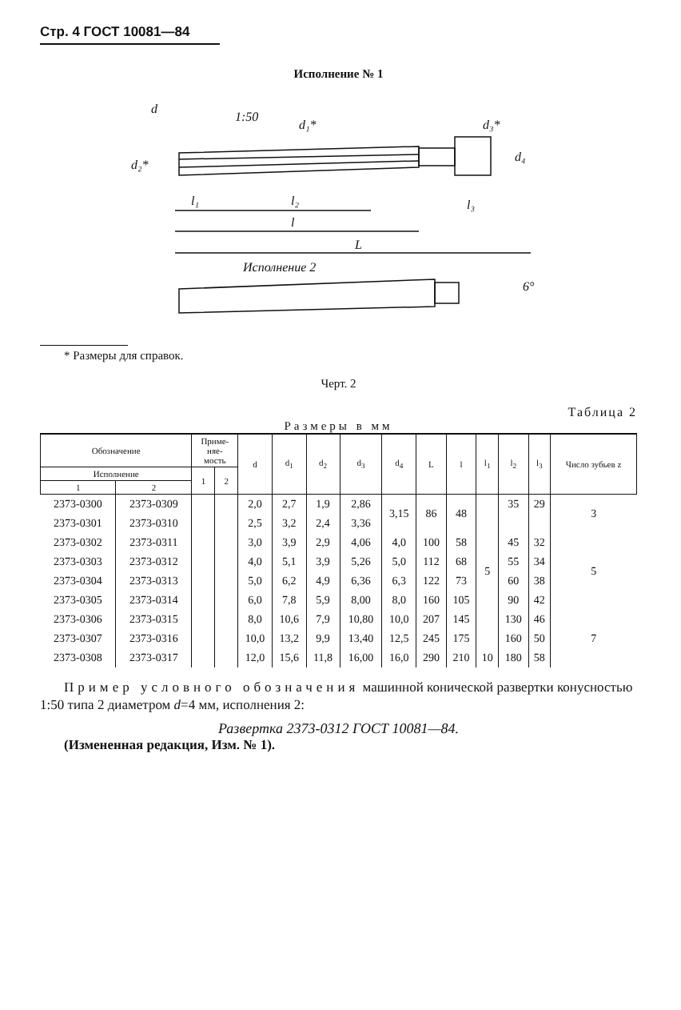Стр. 4 ГОСТ 10081—84
Исполнение № 1
d
d₁*
d₃*
d₂*
1:50
d₄
l₁
l₂
l
l₃
L
Исполнение 2
6°
* Размеры для справок.
Черт. 2
Таблица 2
Размеры в мм
| Обозначение | | Приме- няе- мость | | d | d<sub>1</sub> | d<sub>2</sub> | d<sub>3</sub> | d<sub>4</sub> | L | l | l<sub>1</sub> | l<sub>2</sub> | l<sub>3</sub> | Число зубьев z |
| --- | --- | --- | --- | --- | --- | --- | --- | --- | --- | --- | --- | --- | --- | --- |
| Исполнение | | 1 | 2 | | | | | | | | | | | |
| 1 | 2 | | | | | | | | | | | | | |
| 2373-0300 | 2373-0309 | | | 2,0 | 2,7 | 1,9 | 2,86 | 3,15 | 86 | 48 | 5 | 35 | 29 | 3 |
| 2373-0301 | 2373-0310 | | | 2,5 | 3,2 | 2,4 | 3,36 | | | | | | | |
| 2373-0302 | 2373-0311 | | | 3,0 | 3,9 | 2,9 | 4,06 | 4,0 | 100 | 58 | | 45 | 32 | 5 |
| 2373-0303 | 2373-0312 | | | 4,0 | 5,1 | 3,9 | 5,26 | 5,0 | 112 | 68 | | 55 | 34 | |
| 2373-0304 | 2373-0313 | | | 5,0 | 6,2 | 4,9 | 6,36 | 6,3 | 122 | 73 | | 60 | 38 | |
| 2373-0305 | 2373-0314 | | | 6,0 | 7,8 | 5,9 | 8,00 | 8,0 | 160 | 105 | | 90 | 42 | |
| 2373-0306 | 2373-0315 | | | 8,0 | 10,6 | 7,9 | 10,80 | 10,0 | 207 | 145 | | 130 | 46 | 7 |
| 2373-0307 | 2373-0316 | | | 10,0 | 13,2 | 9,9 | 13,40 | 12,5 | 245 | 175 | | 160 | 50 | |
| 2373-0308 | 2373-0317 | | | 12,0 | 15,6 | 11,8 | 16,00 | 16,0 | 290 | 210 | 10 | 180 | 58 | |
Пример условного обозначения машинной конической развертки конусностью 1:50 типа 2 диаметром d=4 мм, исполнения 2:
Развертка 2373-0312 ГОСТ 10081—84.
(Измененная редакция, Изм. № 1).